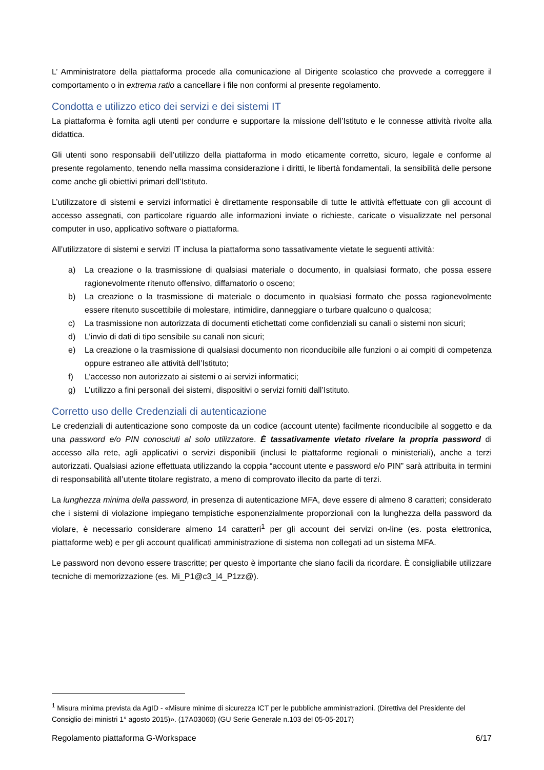L’ Amministratore della piattaforma procede alla comunicazione al Dirigente scolastico che provvede a correggere il comportamento o in extrema ratio a cancellare i file non conformi al presente regolamento.
Condotta e utilizzo etico dei servizi e dei sistemi IT
La piattaforma è fornita agli utenti per condurre e supportare la missione dell’Istituto e le connesse attività rivolte alla didattica.
Gli utenti sono responsabili dell’utilizzo della piattaforma in modo eticamente corretto, sicuro, legale e conforme al presente regolamento, tenendo nella massima considerazione i diritti, le libertà fondamentali, la sensibilità delle persone come anche gli obiettivi primari dell’Istituto.
L’utilizzatore di sistemi e servizi informatici è direttamente responsabile di tutte le attività effettuate con gli account di accesso assegnati, con particolare riguardo alle informazioni inviate o richieste, caricate o visualizzate nel personal computer in uso, applicativo software o piattaforma.
All’utilizzatore di sistemi e servizi IT inclusa la piattaforma sono tassativamente vietate le seguenti attività:
a) La creazione o la trasmissione di qualsiasi materiale o documento, in qualsiasi formato, che possa essere ragionevolmente ritenuto offensivo, diffamatorio o osceno;
b) La creazione o la trasmissione di materiale o documento in qualsiasi formato che possa ragionevolmente essere ritenuto suscettibile di molestare, intimidire, danneggiare o turbare qualcuno o qualcosa;
c) La trasmissione non autorizzata di documenti etichettati come confidenziali su canali o sistemi non sicuri;
d) L’invio di dati di tipo sensibile su canali non sicuri;
e) La creazione o la trasmissione di qualsiasi documento non riconducibile alle funzioni o ai compiti di competenza oppure estraneo alle attività dell’Istituto;
f) L’accesso non autorizzato ai sistemi o ai servizi informatici;
g) L’utilizzo a fini personali dei sistemi, dispositivi o servizi forniti dall’Istituto.
Corretto uso delle Credenziali di autenticazione
Le credenziali di autenticazione sono composte da un codice (account utente) facilmente riconducibile al soggetto e da una password e/o PIN conosciuti al solo utilizzatore. È tassativamente vietato rivelare la propria password di accesso alla rete, agli applicativi o servizi disponibili (inclusi le piattaforme regionali o ministeriali), anche a terzi autorizzati. Qualsiasi azione effettuata utilizzando la coppia “account utente e password e/o PIN” sarà attribuita in termini di responsabilità all’utente titolare registrato, a meno di comprovato illecito da parte di terzi.
La lunghezza minima della password, in presenza di autenticazione MFA, deve essere di almeno 8 caratteri; considerato che i sistemi di violazione impiegano tempistiche esponenzialmente proporzionali con la lunghezza della password da violare, è necessario considerare almeno 14 caratteri<sup>1</sup> per gli account dei servizi on-line (es. posta elettronica, piattaforme web) e per gli account qualificati amministrazione di sistema non collegati ad un sistema MFA.
Le password non devono essere trascritte; per questo è importante che siano facili da ricordare. È consigliabile utilizzare tecniche di memorizzazione (es. Mi_P1@c3_l4_P1zz@).
<sup>1</sup> Misura minima prevista da AgID - «Misure minime di sicurezza ICT per le pubbliche amministrazioni. (Direttiva del Presidente del Consiglio dei ministri 1° agosto 2015)». (17A03060) (GU Serie Generale n.103 del 05-05-2017)
Regolamento piattaforma G-Workspace 6/17